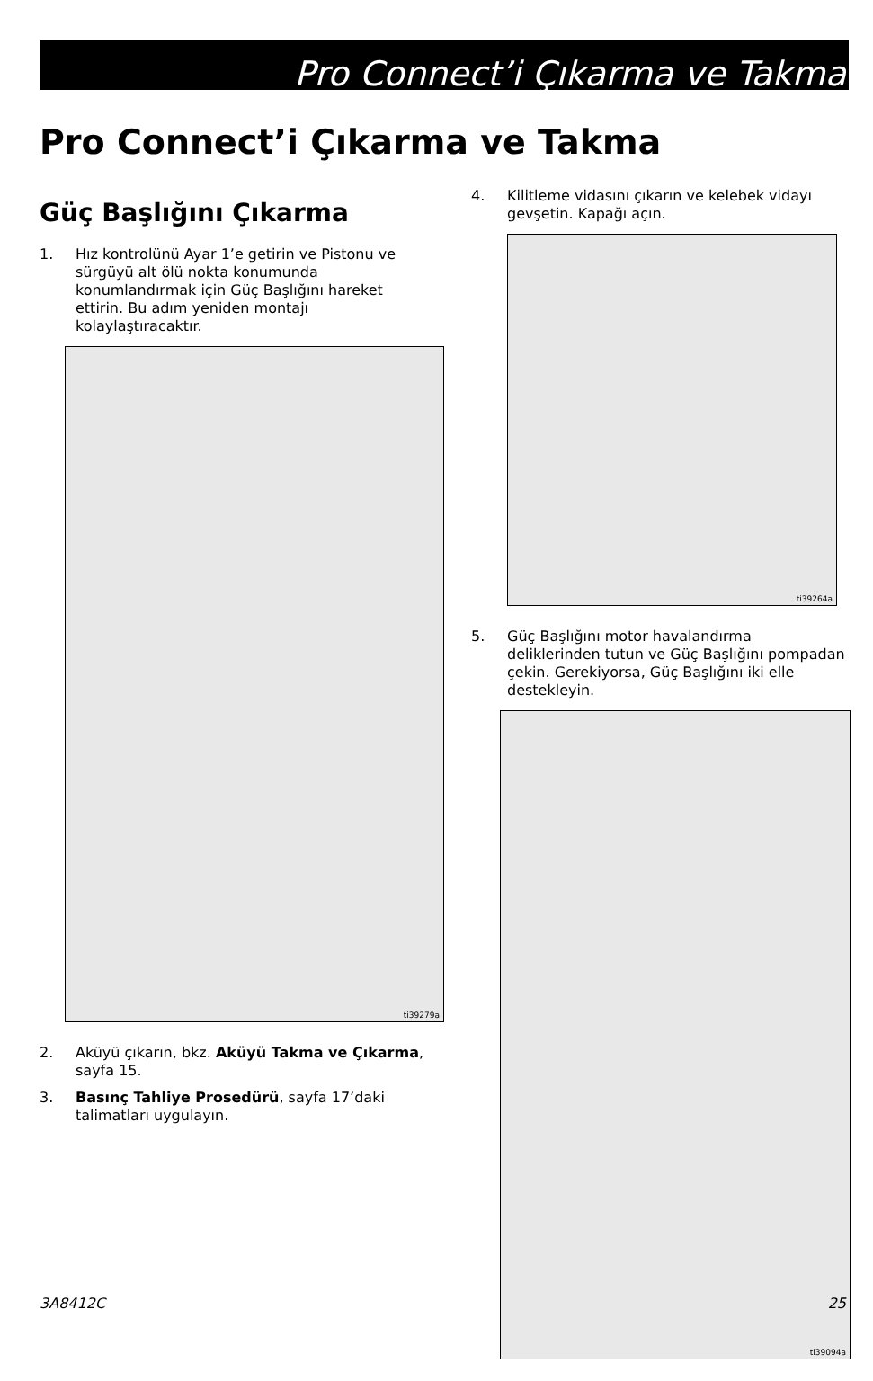Pro Connect’i Çıkarma ve Takma
Pro Connect’i Çıkarma ve Takma
Güç Başlığını Çıkarma
1. Hız kontrolünü Ayar 1’e getirin ve Pistonu ve sürgüyü alt ölü nokta konumunda konumlandırmak için Güç Başlığını hareket ettirin. Bu adım yeniden montajı kolaylaştıracaktır.
ti39279a
2. Aküyü çıkarın, bkz. Aküyü Takma ve Çıkarma, sayfa 15.
3. Basınç Tahliye Prosedürü, sayfa 17’daki talimatları uygulayın.
4. Kilitleme vidasını çıkarın ve kelebek vidayı gevşetin. Kapağı açın.
ti39264a
5. Güç Başlığını motor havalandırma deliklerinden tutun ve Güç Başlığını pompadan çekin. Gerekiyorsa, Güç Başlığını iki elle destekleyin.
ti39094a
3A8412C 25